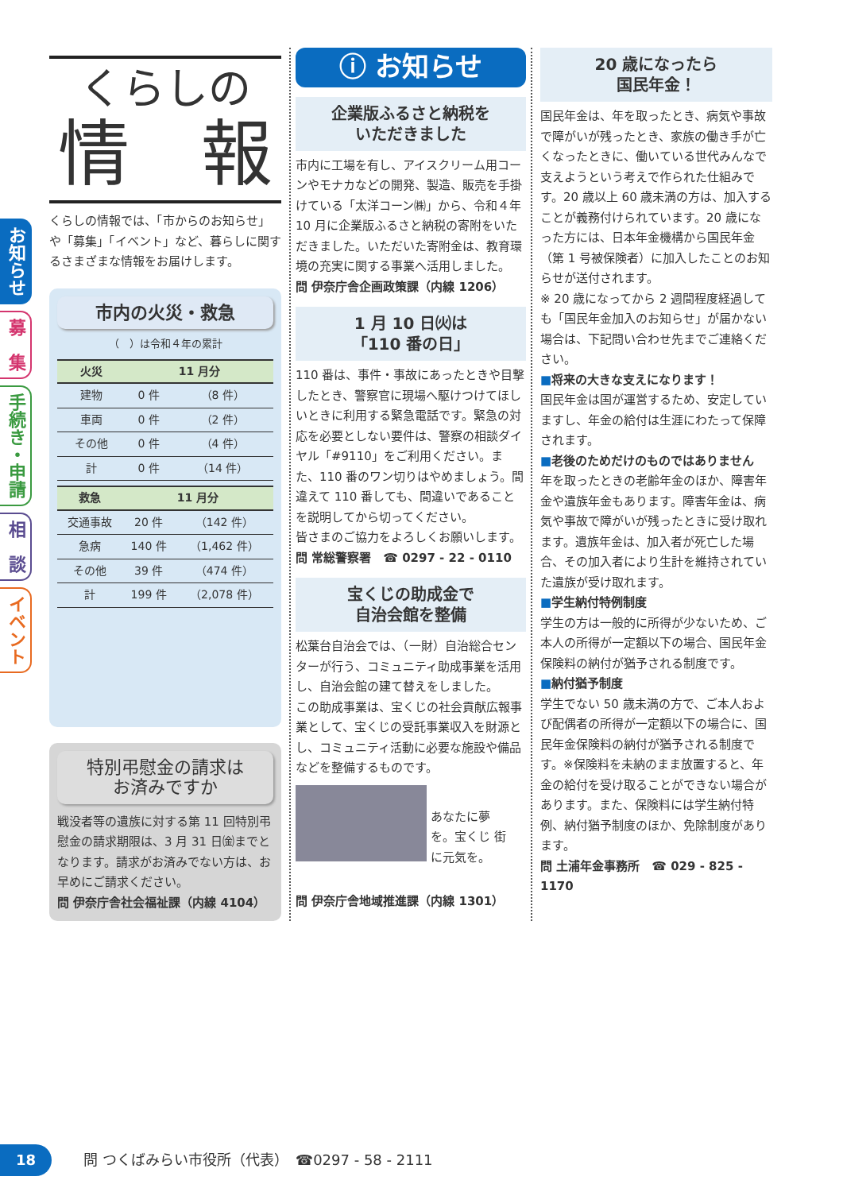お知らせ
募　集
手続き・申請
相　談
イベント
くらしの
情　報
くらしの情報では、「市からのお知らせ」や「募集」「イベント」など、暮らしに関するさまざまな情報をお届けします。
市内の火災・救急
（　）は令和４年の累計
| 火災 | 11 月分 | |
| --- | --- | --- |
| 建物 | 0 件 | （8 件） |
| 車両 | 0 件 | （2 件） |
| その他 | 0 件 | （4 件） |
| 計 | 0 件 | （14 件） |
| 救急 | 11 月分 | |
| --- | --- | --- |
| 交通事故 | 20 件 | （142 件） |
| 急病 | 140 件 | （1,462 件） |
| その他 | 39 件 | （474 件） |
| 計 | 199 件 | （2,078 件） |
特別弔慰金の請求は
お済みですか
戦没者等の遺族に対する第 11 回特別弔慰金の請求期限は、3 月 31 日㈮までとなります。請求がお済みでない方は、お早めにご請求ください。
問 伊奈庁舎社会福祉課（内線 4104）
ⓘ お知らせ
企業版ふるさと納税を
いただきました
市内に工場を有し、アイスクリーム用コーンやモナカなどの開発、製造、販売を手掛けている「太洋コーン㈱」から、令和４年10 月に企業版ふるさと納税の寄附をいただきました。いただいた寄附金は、教育環境の充実に関する事業へ活用しました。
問 伊奈庁舎企画政策課（内線 1206）
1 月 10 日㈫は
「110 番の日」
110 番は、事件・事故にあったときや目撃したとき、警察官に現場へ駆けつけてほしいときに利用する緊急電話です。緊急の対応を必要としない要件は、警察の相談ダイヤル「#9110」をご利用ください。また、110 番のワン切りはやめましょう。間違えて 110 番しても、間違いであることを説明してから切ってください。
皆さまのご協力をよろしくお願いします。
問 常総警察署　☎ 0297 - 22 - 0110
宝くじの助成金で
自治会館を整備
松葉台自治会では、（一財）自治総合センターが行う、コミュニティ助成事業を活用し、自治会館の建て替えをしました。
この助成事業は、宝くじの社会貢献広報事業として、宝くじの受託事業収入を財源とし、コミュニティ活動に必要な施設や備品などを整備するものです。
あなたに夢を。宝くじ 街に元気を。
問 伊奈庁舎地域推進課（内線 1301）
20 歳になったら
国民年金！
国民年金は、年を取ったとき、病気や事故で障がいが残ったとき、家族の働き手が亡くなったときに、働いている世代みんなで支えようという考えで作られた仕組みです。20 歳以上 60 歳未満の方は、加入することが義務付けられています。20 歳になった方には、日本年金機構から国民年金（第 1 号被保険者）に加入したことのお知らせが送付されます。
※ 20 歳になってから 2 週間程度経過しても「国民年金加入のお知らせ」が届かない場合は、下記問い合わせ先までご連絡ください。
■将来の大きな支えになります！
国民年金は国が運営するため、安定していますし、年金の給付は生涯にわたって保障されます。
■老後のためだけのものではありません
年を取ったときの老齢年金のほか、障害年金や遺族年金もあります。障害年金は、病気や事故で障がいが残ったときに受け取れます。遺族年金は、加入者が死亡した場合、その加入者により生計を維持されていた遺族が受け取れます。
■学生納付特例制度
学生の方は一般的に所得が少ないため、ご本人の所得が一定額以下の場合、国民年金保険料の納付が猶予される制度です。
■納付猶予制度
学生でない 50 歳未満の方で、ご本人および配偶者の所得が一定額以下の場合に、国民年金保険料の納付が猶予される制度です。※保険料を未納のまま放置すると、年金の給付を受け取ることができない場合があります。また、保険料には学生納付特例、納付猶予制度のほか、免除制度があります。
問 土浦年金事務所　☎ 029 - 825 - 1170
18
問 つくばみらい市役所（代表）　☎0297 - 58 - 2111